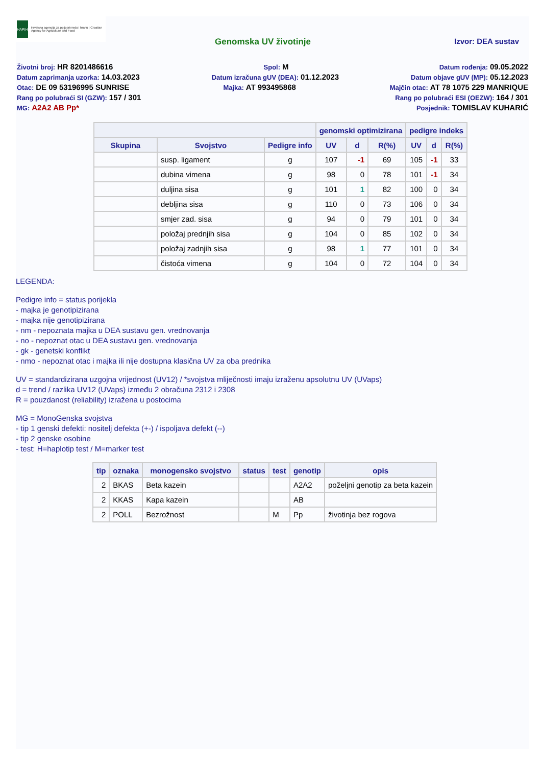HAPIH
Hrvatska agencija za poljoprivredu i hranu | Croatian Agency for Agriculture and Food
Genomska UV životinje Izvor: DEA sustav
Životni broj: HR 8201486616 Spol: M Datum rođenja: 09.05.2022
Datum zaprimanja uzorka: 14.03.2023 Datum izračuna gUV (DEA): 01.12.2023 Datum objave gUV (MP): 05.12.2023
Otac: DE 09 53196995 SUNRISE Majka: AT 993495868 Majčin otac: AT 78 1075 229 MANRIQUE
Rang po polubraći SI (GZW): 157 / 301 Rang po polubraći ESI (OEZW): 164 / 301
MG: A2A2 AB Pp* Posjednik: TOMISLAV KUHARIĆ
| | | | genomski optimizirana | | | pedigre indeks | | |
| --- | --- | --- | --- | --- | --- | --- | --- | --- |
| Skupina | Svojstvo | Pedigre info | UV | d | R(%) | UV | d | R(%) |
| | susp. ligament | g | 107 | -1 | 69 | 105 | -1 | 33 |
| | dubina vimena | g | 98 | 0 | 78 | 101 | -1 | 34 |
| | duljina sisa | g | 101 | 1 | 82 | 100 | 0 | 34 |
| | debljina sisa | g | 110 | 0 | 73 | 106 | 0 | 34 |
| | smjer zad. sisa | g | 94 | 0 | 79 | 101 | 0 | 34 |
| | položaj prednjih sisa | g | 104 | 0 | 85 | 102 | 0 | 34 |
| | položaj zadnjih sisa | g | 98 | 1 | 77 | 101 | 0 | 34 |
| | čistoća vimena | g | 104 | 0 | 72 | 104 | 0 | 34 |
LEGENDA:
Pedigre info = status porijekla
- majka je genotipizirana
- majka nije genotipizirana
- nm - nepoznata majka u DEA sustavu gen. vrednovanja
- no - nepoznat otac u DEA sustavu gen. vrednovanja
- gk - genetski konflikt
- nmo - nepoznat otac i majka ili nije dostupna klasična UV za oba prednika
UV = standardizirana uzgojna vrijednost (UV12) / *svojstva mliječnosti imaju izraženu apsolutnu UV (UVaps)
d = trend / razlika UV12 (UVaps) između 2 obračuna 2312 i 2308
R = pouzdanost (reliability) izražena u postocima
MG = MonoGenska svojstva
- tip 1 genski defekti: nositelj defekta (+-) / ispoljava defekt (--)
- tip 2 genske osobine
- test: H=haplotip test / M=marker test
| tip | oznaka | monogensko svojstvo | status | test | genotip | opis |
| --- | --- | --- | --- | --- | --- | --- |
| 2 | BKAS | Beta kazein | | | A2A2 | poželjni genotip za beta kazein |
| 2 | KKAS | Kapa kazein | | | AB | |
| 2 | POLL | Bezrožnost | | M | Pp | životinja bez rogova |